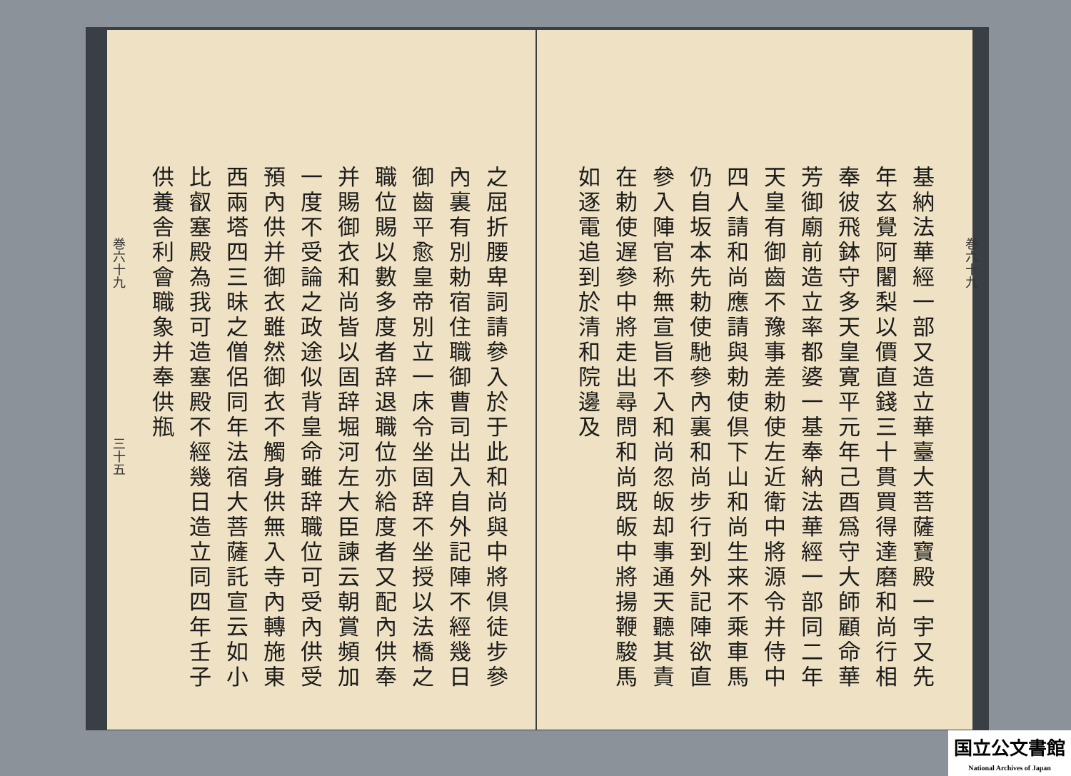基納法華經一部又造立華臺大菩薩寶殿一宇又先年玄覺阿闍梨以價直錢三十貫買得達磨和尚行相奉彼飛鉢守多天皇寛平元年己酉爲守大師顧命華芳御廟前造立率都婆一基奉納法華經一部同二年天皇有御齒不豫事差勅使左近衛中將源令并侍中四人請和尚應請與勅使倶下山和尚生来不乘車馬仍自坂本先勅使馳參內裏和尚步行到外記陣欲直參入陣官称無宣旨不入和尚忽皈却事通天聽其責在勅使遅參中將走出尋問和尚既皈中將揚鞭駿馬如逐電追到於清和院邊及
巻六十九
巻六十九
三十五
之屈折腰卑詞請參入於于此和尚與中將倶徒步參內裏有別勅宿住職御曹司出入自外記陣不經幾日御齒平愈皇帝別立一床令坐固辞不坐授以法橋之職位賜以數多度者辞退職位亦給度者又配內供奉并賜御衣和尚皆以固辞堀河左大臣諫云朝賞頻加一度不受論之政途似背皇命雖辞職位可受內供受預內供并御衣雖然御衣不觸身供無入寺內轉施東西兩塔四三昧之僧侶同年法宿大菩薩託宣云如小比叡塞殿為我可造塞殿不經幾日造立同四年壬子供養舎利會職象并奉供瓶
国立公文書館
National Archives of Japan